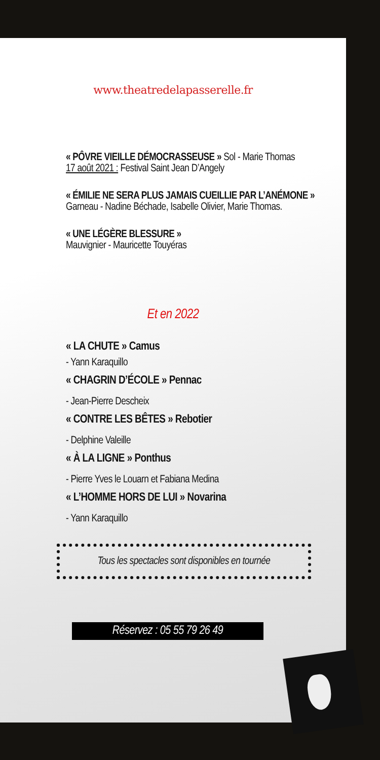www.theatredelapasserelle.fr
« PÔVRE VIEILLE DÉMOCRASSEUSE » Sol - Marie Thomas
17 août 2021 : Festival Saint Jean D’Angely
« ÉMILIE NE SERA PLUS JAMAIS CUEILLIE PAR L’ANÉMONE »
Garneau - Nadine Béchade, Isabelle Olivier, Marie Thomas.
« UNE LÉGÈRE BLESSURE »
Mauvignier - Mauricette Touyéras
Et en 2022
« LA CHUTE » Camus
- Yann Karaquillo
« CHAGRIN D’ÉCOLE » Pennac
- Jean-Pierre Descheix
« CONTRE LES BÊTES » Rebotier
- Delphine Valeille
« À LA LIGNE » Ponthus
- Pierre Yves le Louarn et Fabiana Medina
« L’HOMME HORS DE LUI » Novarina
- Yann Karaquillo
Tous les spectacles sont disponibles en tournée
Réservez : 05 55 79 26 49